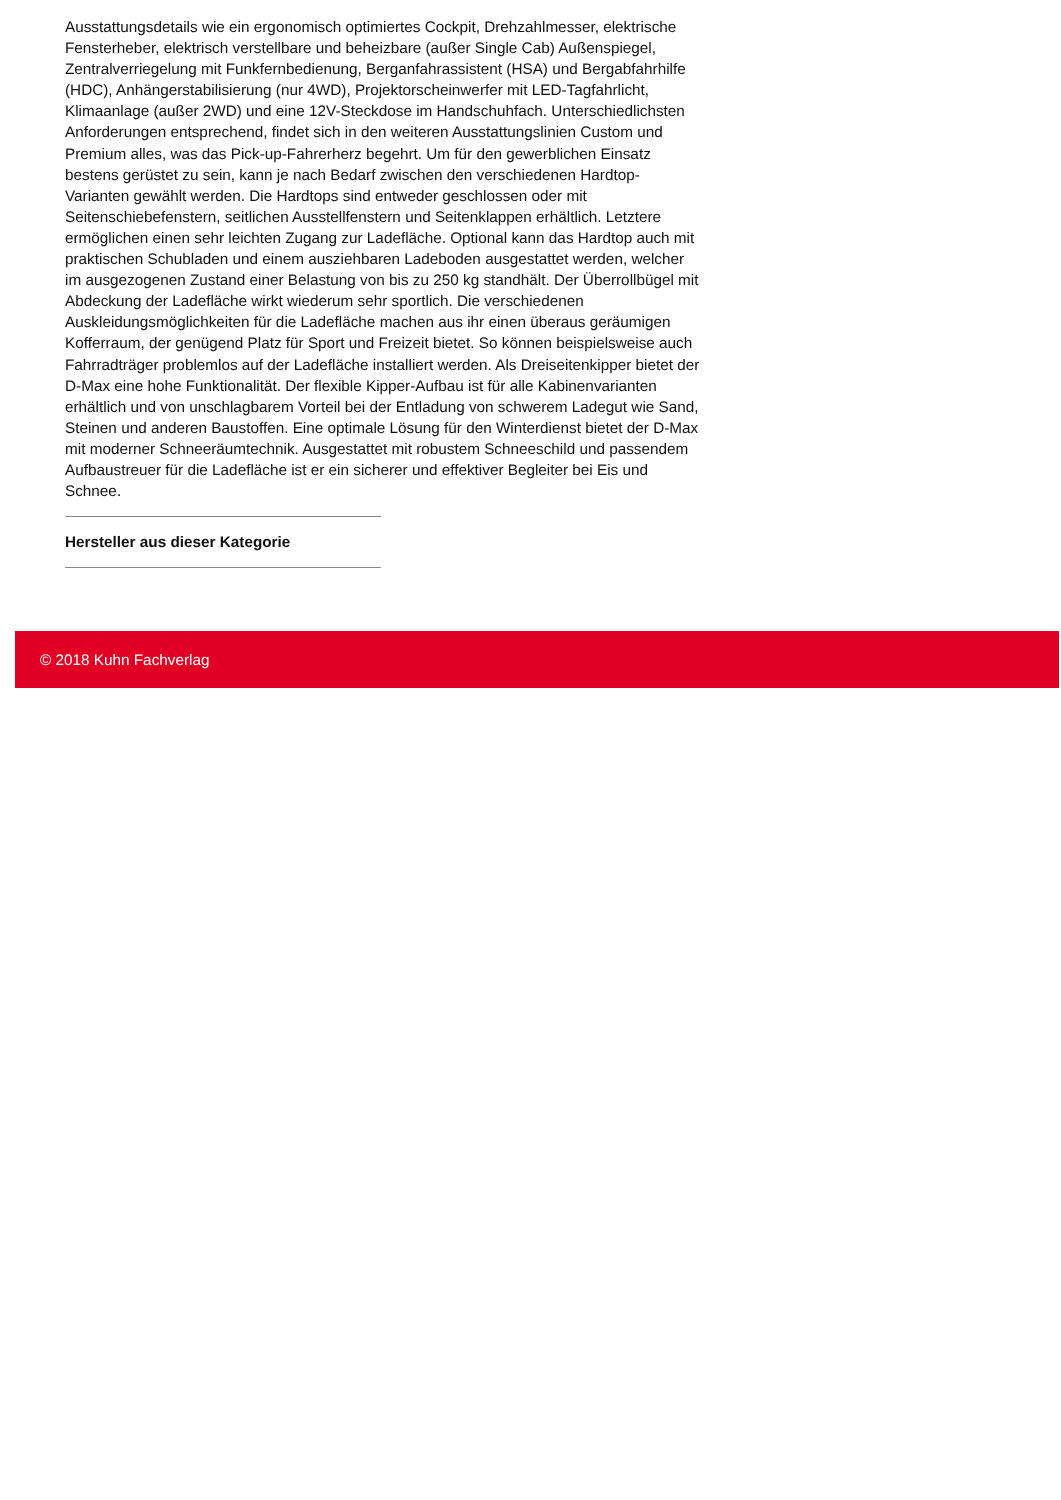Ausstattungsdetails wie ein ergonomisch optimiertes Cockpit, Drehzahlmesser, elektrische Fensterheber, elektrisch verstellbare und beheizbare (außer Single Cab) Außenspiegel, Zentralverriegelung mit Funkfernbedienung, Berganfahrassistent (HSA) und Bergabfahrhilfe (HDC), Anhängerstabilisierung (nur 4WD), Projektorscheinwerfer mit LED-Tagfahrlicht, Klimaanlage (außer 2WD) und eine 12V-Steckdose im Handschuhfach. Unterschiedlichsten Anforderungen entsprechend, findet sich in den weiteren Ausstattungslinien Custom und Premium alles, was das Pick-up-Fahrerherz begehrt. Um für den gewerblichen Einsatz bestens gerüstet zu sein, kann je nach Bedarf zwischen den verschiedenen Hardtop-Varianten gewählt werden. Die Hardtops sind entweder geschlossen oder mit Seitenschiebefenstern, seitlichen Ausstellfenstern und Seitenklappen erhältlich. Letztere ermöglichen einen sehr leichten Zugang zur Ladefläche. Optional kann das Hardtop auch mit praktischen Schubladen und einem ausziehbaren Ladeboden ausgestattet werden, welcher im ausgezogenen Zustand einer Belastung von bis zu 250 kg standhält. Der Überrollbügel mit Abdeckung der Ladefläche wirkt wiederum sehr sportlich. Die verschiedenen Auskleidungsmöglichkeiten für die Ladefläche machen aus ihr einen überaus geräumigen Kofferraum, der genügend Platz für Sport und Freizeit bietet. So können beispielsweise auch Fahrradträger problemlos auf der Ladefläche installiert werden. Als Dreiseitenkipper bietet der D-Max eine hohe Funktionalität. Der flexible Kipper-Aufbau ist für alle Kabinenvarianten erhältlich und von unschlagbarem Vorteil bei der Entladung von schwerem Ladegut wie Sand, Steinen und anderen Baustoffen. Eine optimale Lösung für den Winterdienst bietet der D-Max mit moderner Schneeräumtechnik. Ausgestattet mit robustem Schneeschild und passendem Aufbaustreuer für die Ladefläche ist er ein sicherer und effektiver Begleiter bei Eis und Schnee.
Hersteller aus dieser Kategorie
© 2018 Kuhn Fachverlag